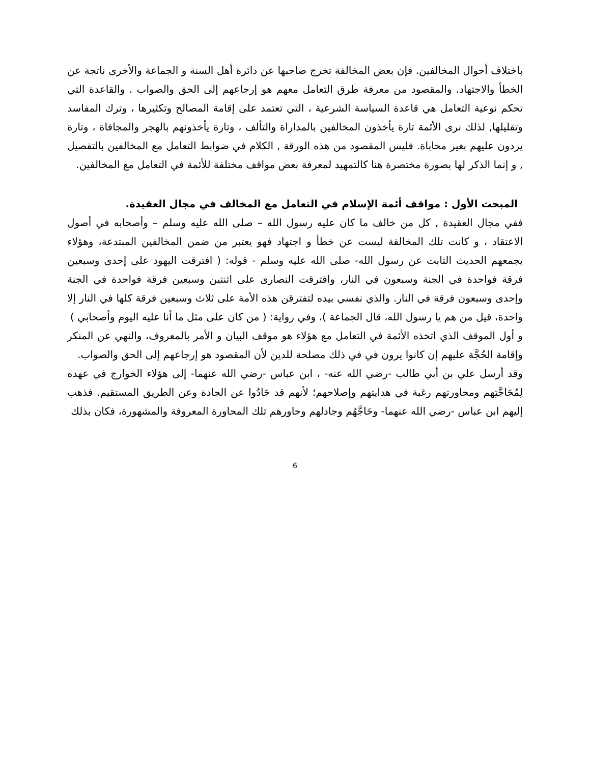باختلاف أحوال المخالفين. فإن بعض المخالفة تخرج صاحبها عن دائرة أهل السنة و الجماعة والأخرى ناتجة عن الخطأ والاجتهاد. والمقصود من معرفة طرق التعامل معهم هو إرجاعهم إلى الحق والصواب . والقاعدة التي تحكم نوعية التعامل هي قاعدة السياسة الشرعية ، التي تعتمد على إقامة المصالح وتكثيرها ، وترك المفاسد وتقليلها, لذلك نرى الأئمة تارة يأخذون المخالفين بالمداراة والتألف ، وتارة يأخذونهم بالهجر والمجافاة ، وتارة يردون عليهم بغير محاباة. فليس المقصود من هذه الورقة , الكلام في ضوابط التعامل مع المخالفين بالتفصيل , و إنما الذكر لها بصورة مختصرة هنا كالتمهيد لمعرفة بعض مواقف مختلفة للأئمة في التعامل مع المخالفين.
المبحث الأول : مواقف أئمة الإسلام في التعامل مع المخالف في مجال العقيدة.
ففي مجال العقيدة , كل من خالف ما كان عليه رسول الله – صلى الله عليه وسلم – وأصحابه في أصول الاعتقاد ، و كانت تلك المخالفة ليست عن خطأ و اجتهاد فهو يعتبر من ضمن المخالفين المبتدعة، وهؤلاء يجمعهم الحديث الثابت عن رسول الله- صلى الله عليه وسلم - قوله: ( افترقت اليهود على إحدى وسبعين فرقة فواحدة في الجنة وسبعون في النار، وافترقت النصارى على اثنتين وسبعين فرقة فواحدة في الجنة وإحدى وسبعون فرقة في النار. والذي نفسي بيده لتفترقن هذه الأمة على ثلاث وسبعين فرقة كلها في النار إلا واحدة، قيل من هم يا رسول الله، قال الجماعة )، وفي رواية: ( من كان على مثل ما أنا عليه اليوم وأصحابي )
و أول الموقف الذي اتخذه الأئمة في التعامل مع هؤلاء هو موقف البيان و الأمر بالمعروف، والنهي عن المنكر وإقامة الحُجَّة عليهم إن كانوا يرون في في ذلك مصلحة للدين لأن المقصود هو إرجاعهم إلى الحق والصواب.
وقد أرسل علي بن أبي طالب -رضي الله عنه- ، ابن عباس -رضي الله عنهما- إلى هؤلاء الخوارج في عهده لِمُحَاجَّتِهم ومحاورتهم رغبة في هدايتهم وإصلاحهم؛ لأنهم قد حَادُوا عن الجادة وعن الطريق المستقيم. فذهب إليهم ابن عباس -رضي الله عنهما- وحَاجَّهُم وجادلهم وحاورهم تلك المحاورة المعروفة والمشهورة، فكان بذلك
6